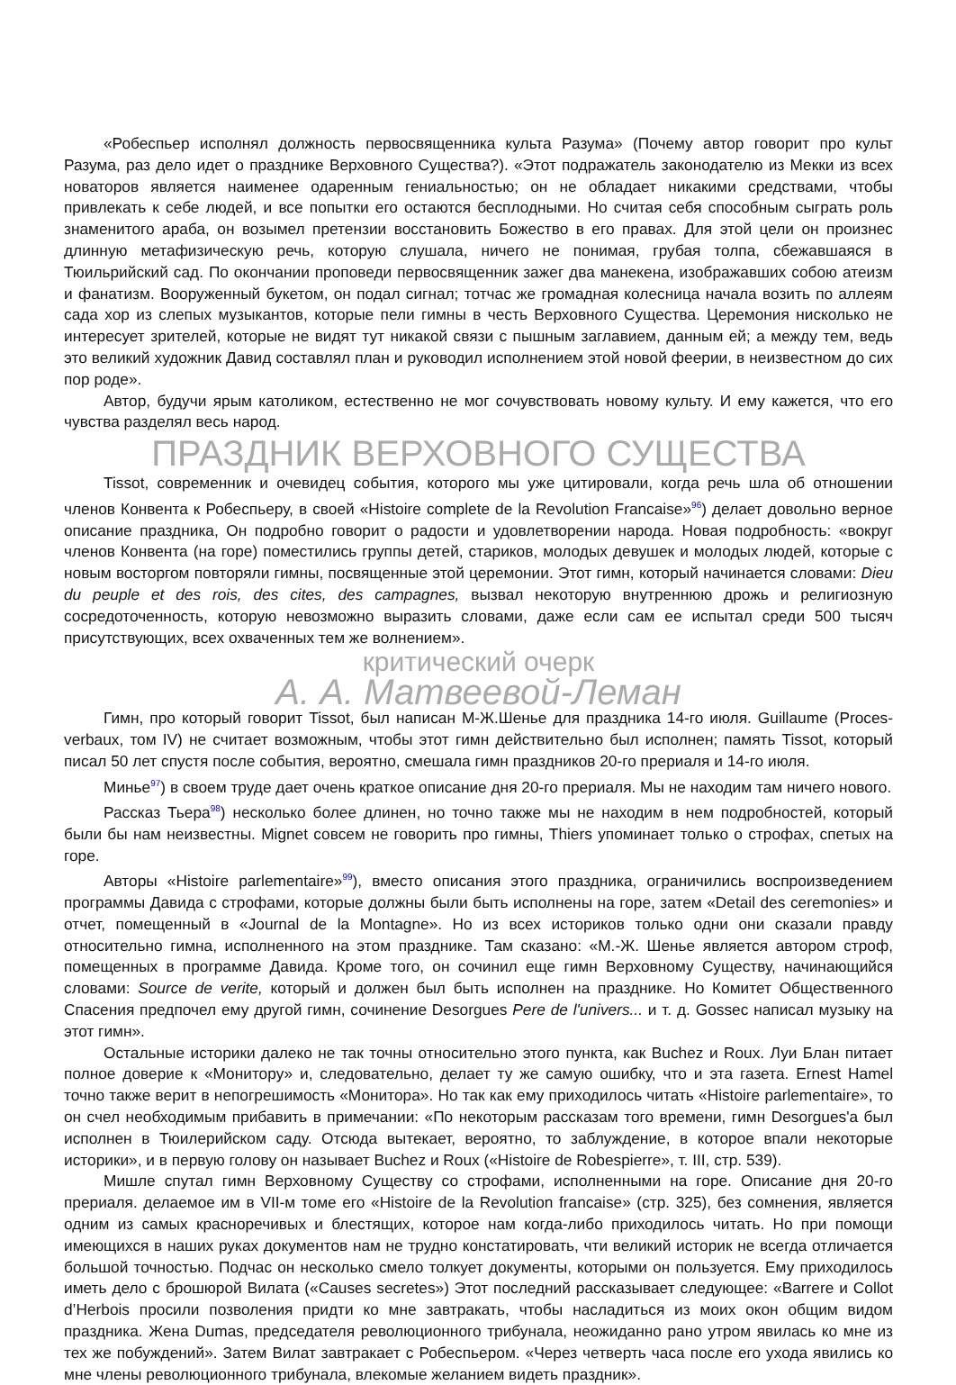«Робеспьер исполнял должность первосвященника культа Разума» (Почему автор говорит про культ Разума, раз дело идет о празднике Верховного Существа?). «Этот подражатель законодателю из Мекки из всех новаторов является наименее одаренным гениальностью; он не обладает никакими средствами, чтобы привлекать к себе людей, и все попытки его остаются бесплодными. Но считая себя способным сыграть роль знаменитого араба, он возымел претензии восстановить Божество в его правах. Для этой цели он произнес длинную метафизическую речь, которую слушала, ничего не понимая, грубая толпа, сбежавшаяся в Тюильрийский сад. По окончании проповеди первосвященник зажег два манекена, изображавших собою атеизм и фанатизм. Вооруженный букетом, он подал сигнал; тотчас же громадная колесница начала возить по аллеям сада хор из слепых музыкантов, которые пели гимны в честь Верховного Существа. Церемония нисколько не интересует зрителей, которые не видят тут никакой связи с пышным заглавием, данным ей; а между тем, ведь это великий художник Давид составлял план и руководил исполнением этой новой феерии, в неизвестном до сих пор роде».
Автор, будучи ярым католиком, естественно не мог сочувствовать новому культу. И ему кажется, что его чувства разделял весь народ.
ПРАЗДНИК ВЕРХОВНОГО СУЩЕСТВА
Tissot, современник и очевидец события, которого мы уже цитировали, когда речь шла об отношении членов Конвента к Робеспьеру, в своей «Histoire complete de la Revolution Francaise»<sup>96</sup>) делает довольно верное описание праздника, Он подробно говорит о радости и удовлетворении народа. Новая подробность: «вокруг членов Конвента (на горе) поместились группы детей, стариков, молодых девушек и молодых людей, которые с новым восторгом повторяли гимны, посвященные этой церемонии. Этот гимн, который начинается словами: Dieu du peuple et des rois, des cites, des campagnes, вызвал некоторую внутреннюю дрожь и религиозную сосредоточенность, которую невозможно выразить словами, даже если сам ее испытал среди 500 тысяч присутствующих, всех охваченных тем же волнением».
критический очерк
А. А. Матвеевой-Леман
Гимн, про который говорит Tissot, был написан М-Ж.Шенье для праздника 14-го июля. Guillaume (Proces-verbaux, том IV) не считает возможным, чтобы этот гимн действительно был исполнен; память Tissot, который писал 50 лет спустя после события, вероятно, смешала гимн праздников 20-го прериаля и 14-го июля.
Минье<sup>97</sup>) в своем труде дает очень краткое описание дня 20-го прериаля. Мы не находим там ничего нового.
Рассказ Тьера<sup>98</sup>) несколько более длинен, но точно также мы не находим в нем подробностей, который были бы нам неизвестны. Mignet совсем не говорить про гимны, Thiers упоминает только о строфах, спетых на горе.
Авторы «Histoire parlementaire»<sup>99</sup>), вместо описания этого праздника, ограничились воспроизведением программы Давида с строфами, которые должны были быть исполнены на горе, затем «Detail des ceremonies» и отчет, помещенный в «Journal de la Montagne». Но из всех историков только одни они сказали правду относительно гимна, исполненного на этом празднике. Там сказано: «М.-Ж. Шенье является автором строф, помещенных в программе Давида. Кроме того, он сочинил еще гимн Верховному Существу, начинающийся словами: Source de verite, который и должен был быть исполнен на празднике. Но Комитет Общественного Спасения предпочел ему другой гимн, сочинение Desorgues Pere de l'univers... и т. д. Gossec написал музыку на этот гимн».
Остальные историки далеко не так точны относительно этого пункта, как Buchez и Roux. Луи Блан питает полное доверие к «Монитору» и, следовательно, делает ту же самую ошибку, что и эта газета. Ernest Hamel точно также верит в непогрешимость «Монитора». Но так как ему приходилось читать «Histoire parlementaire», то он счел необходимым прибавить в примечании: «По некоторым рассказам того времени, гимн Desorgues'а был исполнен в Тюилерийском саду. Отсюда вытекает, вероятно, то заблуждение, в которое впали некоторые историки», и в первую голову он называет Buchez и Roux («Histoire de Robespierre», т. III, стр. 539).
Мишле спутал гимн Верховному Существу со строфами, исполненными на горе. Описание дня 20-го прериаля. делаемое им в VII-м томе его «Histoire de la Revolution francaise» (стр. 325), без сомнения, является одним из самых красноречивых и блестящих, которое нам когда-либо приходилось читать. Но при помощи имеющихся в наших руках документов нам не трудно констатировать, чти великий историк не всегда отличается большой точностью. Подчас он несколько смело толкует документы, которыми он пользуется. Ему приходилось иметь дело с брошюрой Вилата («Causes secretes») Этот последний рассказывает следующее: «Barrere и Collot d’Herbois просили позволения придти ко мне завтракать, чтобы насладиться из моих окон общим видом праздника. Жена Dumas, председателя революционного трибунала, неожиданно рано утром явилась ко мне из тех же побуждений». Затем Вилат завтракает с Робеспьером. «Через четверть часа после его ухода явились ко мне члены революционного трибунала, влекомые желанием видеть праздник».